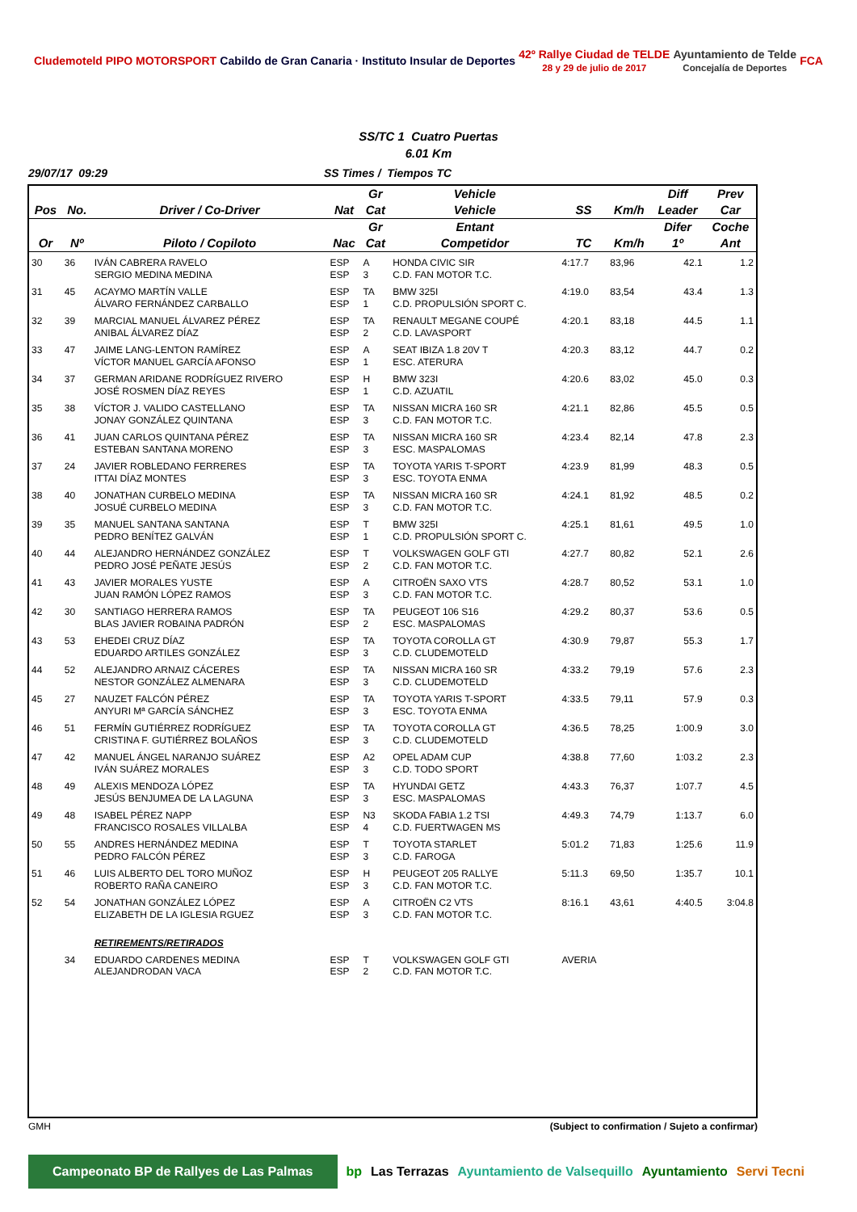Cludemoteld PIPO MOTORSPORT Cabildo de Gran Canaria · Instituto Insular de Deportes 42º Rallye Ciudad de TELDE
28 y 29 de julio de 2017 Ayuntamiento de Telde
Concejalía de Deportes FCA
SS/TC 1 Cuatro Puertas
6.01 Km
29/07/17 09:29 SS Times / Tiempos TC
| | | | | Gr | Vehicle | | | Diff | Prev |
| --- | --- | --- | --- | --- | --- | --- | --- | --- | --- |
| Pos | No. | Driver / Co-Driver | Nat | Cat | Vehicle | SS | Km/h | Leader | Car |
| | | | | Gr | Entant | | | Difer | Coche |
| Or | Nº | Piloto / Copiloto | Nac | Cat | Competidor | TC | Km/h | 1º | Ant |
| 30 | 36 | IVÁN CABRERA RAVELO SERGIO MEDINA MEDINA | ESP ESP | A 3 | HONDA CIVIC SIR C.D. FAN MOTOR T.C. | 4:17.7 | 83,96 | 42.1 | 1.2 |
| 31 | 45 | ACAYMO MARTÍN VALLE ÁLVARO FERNÁNDEZ CARBALLO | ESP ESP | TA 1 | BMW 325I C.D. PROPULSIÓN SPORT C. | 4:19.0 | 83,54 | 43.4 | 1.3 |
| 32 | 39 | MARCIAL MANUEL ÁLVAREZ PÉREZ ANIBAL ÁLVAREZ DÍAZ | ESP ESP | TA 2 | RENAULT MEGANE COUPÉ C.D. LAVASPORT | 4:20.1 | 83,18 | 44.5 | 1.1 |
| 33 | 47 | JAIME LANG-LENTON RAMÍREZ VÍCTOR MANUEL GARCÍA AFONSO | ESP ESP | A 1 | SEAT IBIZA 1.8 20V T ESC. ATERURA | 4:20.3 | 83,12 | 44.7 | 0.2 |
| 34 | 37 | GERMAN ARIDANE RODRÍGUEZ RIVERO JOSÉ ROSMEN DÍAZ REYES | ESP ESP | H 1 | BMW 323I C.D. AZUATIL | 4:20.6 | 83,02 | 45.0 | 0.3 |
| 35 | 38 | VÍCTOR J. VALIDO CASTELLANO JONAY GONZÁLEZ QUINTANA | ESP ESP | TA 3 | NISSAN MICRA 160 SR C.D. FAN MOTOR T.C. | 4:21.1 | 82,86 | 45.5 | 0.5 |
| 36 | 41 | JUAN CARLOS QUINTANA PÉREZ ESTEBAN SANTANA MORENO | ESP ESP | TA 3 | NISSAN MICRA 160 SR ESC. MASPALOMAS | 4:23.4 | 82,14 | 47.8 | 2.3 |
| 37 | 24 | JAVIER ROBLEDANO FERRERES ITTAI DÍAZ MONTES | ESP ESP | TA 3 | TOYOTA YARIS T-SPORT ESC. TOYOTA ENMA | 4:23.9 | 81,99 | 48.3 | 0.5 |
| 38 | 40 | JONATHAN CURBELO MEDINA JOSUÉ CURBELO MEDINA | ESP ESP | TA 3 | NISSAN MICRA 160 SR C.D. FAN MOTOR T.C. | 4:24.1 | 81,92 | 48.5 | 0.2 |
| 39 | 35 | MANUEL SANTANA SANTANA PEDRO BENÍTEZ GALVÁN | ESP ESP | T 1 | BMW 325I C.D. PROPULSIÓN SPORT C. | 4:25.1 | 81,61 | 49.5 | 1.0 |
| 40 | 44 | ALEJANDRO HERNÁNDEZ GONZÁLEZ PEDRO JOSÉ PEÑATE JESÚS | ESP ESP | T 2 | VOLKSWAGEN GOLF GTI C.D. FAN MOTOR T.C. | 4:27.7 | 80,82 | 52.1 | 2.6 |
| 41 | 43 | JAVIER MORALES YUSTE JUAN RAMÓN LÓPEZ RAMOS | ESP ESP | A 3 | CITROËN SAXO VTS C.D. FAN MOTOR T.C. | 4:28.7 | 80,52 | 53.1 | 1.0 |
| 42 | 30 | SANTIAGO HERRERA RAMOS BLAS JAVIER ROBAINA PADRÓN | ESP ESP | TA 2 | PEUGEOT 106 S16 ESC. MASPALOMAS | 4:29.2 | 80,37 | 53.6 | 0.5 |
| 43 | 53 | EHEDEI CRUZ DÍAZ EDUARDO ARTILES GONZÁLEZ | ESP ESP | TA 3 | TOYOTA COROLLA GT C.D. CLUDEMOTELD | 4:30.9 | 79,87 | 55.3 | 1.7 |
| 44 | 52 | ALEJANDRO ARNAIZ CÁCERES NESTOR GONZÁLEZ ALMENARA | ESP ESP | TA 3 | NISSAN MICRA 160 SR C.D. CLUDEMOTELD | 4:33.2 | 79,19 | 57.6 | 2.3 |
| 45 | 27 | NAUZET FALCÓN PÉREZ ANYURI Mª GARCÍA SÁNCHEZ | ESP ESP | TA 3 | TOYOTA YARIS T-SPORT ESC. TOYOTA ENMA | 4:33.5 | 79,11 | 57.9 | 0.3 |
| 46 | 51 | FERMÍN GUTIÉRREZ RODRÍGUEZ CRISTINA F. GUTIÉRREZ BOLAÑOS | ESP ESP | TA 3 | TOYOTA COROLLA GT C.D. CLUDEMOTELD | 4:36.5 | 78,25 | 1:00.9 | 3.0 |
| 47 | 42 | MANUEL ÁNGEL NARANJO SUÁREZ IVÁN SUÁREZ MORALES | ESP ESP | A2 3 | OPEL ADAM CUP C.D. TODO SPORT | 4:38.8 | 77,60 | 1:03.2 | 2.3 |
| 48 | 49 | ALEXIS MENDOZA LÓPEZ JESÚS BENJUMEA DE LA LAGUNA | ESP ESP | TA 3 | HYUNDAI GETZ ESC. MASPALOMAS | 4:43.3 | 76,37 | 1:07.7 | 4.5 |
| 49 | 48 | ISABEL PÉREZ NAPP FRANCISCO ROSALES VILLALBA | ESP ESP | N3 4 | SKODA FABIA 1.2 TSI C.D. FUERTWAGEN MS | 4:49.3 | 74,79 | 1:13.7 | 6.0 |
| 50 | 55 | ANDRES HERNÁNDEZ MEDINA PEDRO FALCÓN PÉREZ | ESP ESP | T 3 | TOYOTA STARLET C.D. FAROGA | 5:01.2 | 71,83 | 1:25.6 | 11.9 |
| 51 | 46 | LUIS ALBERTO DEL TORO MUÑOZ ROBERTO RAÑA CANEIRO | ESP ESP | H 3 | PEUGEOT 205 RALLYE C.D. FAN MOTOR T.C. | 5:11.3 | 69,50 | 1:35.7 | 10.1 |
| 52 | 54 | JONATHAN GONZÁLEZ LÓPEZ ELIZABETH DE LA IGLESIA RGUEZ | ESP ESP | A 3 | CITROËN C2 VTS C.D. FAN MOTOR T.C. | 8:16.1 | 43,61 | 4:40.5 | 3:04.8 |
| | | RETIREMENTS/RETIRADOS | | | | | | | |
| | 34 | EDUARDO CARDENES MEDINA ALEJANDRODAN VACA | ESP ESP | T 2 | VOLKSWAGEN GOLF GTI C.D. FAN MOTOR T.C. | AVERIA | | | |
GMH (Subject to confirmation / Sujeto a confirmar)
Campeonato BP de Rallyes de Las Palmas bp Las Terrazas Ayuntamiento de Valsequillo Ayuntamiento Servi Tecni